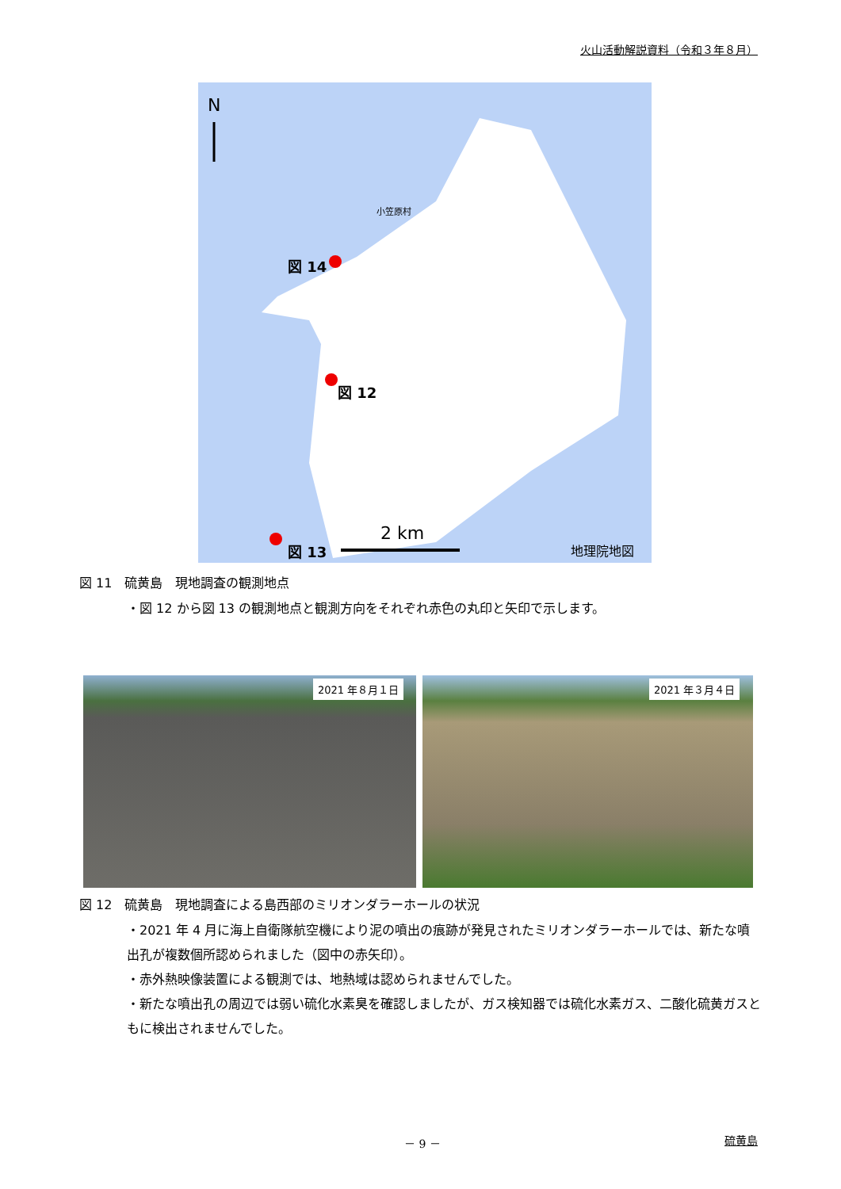火山活動解説資料（令和３年８月）
N
小笠原村
図 14
図 12
図 13
2 km
地理院地図
図 11　硫黄島　現地調査の観測地点
・図 12 から図 13 の観測地点と観測方向をそれぞれ赤色の丸印と矢印で示します。
2021 年８月１日 2021 年３月４日
図 12　硫黄島　現地調査による島西部のミリオンダラーホールの状況
・2021 年 4 月に海上自衛隊航空機により泥の噴出の痕跡が発見されたミリオンダラーホールでは、新たな噴出孔が複数個所認められました（図中の赤矢印）。
・赤外熱映像装置による観測では、地熱域は認められませんでした。
・新たな噴出孔の周辺では弱い硫化水素臭を確認しましたが、ガス検知器では硫化水素ガス、二酸化硫黄ガスともに検出されませんでした。
－ 9 － 硫黄島